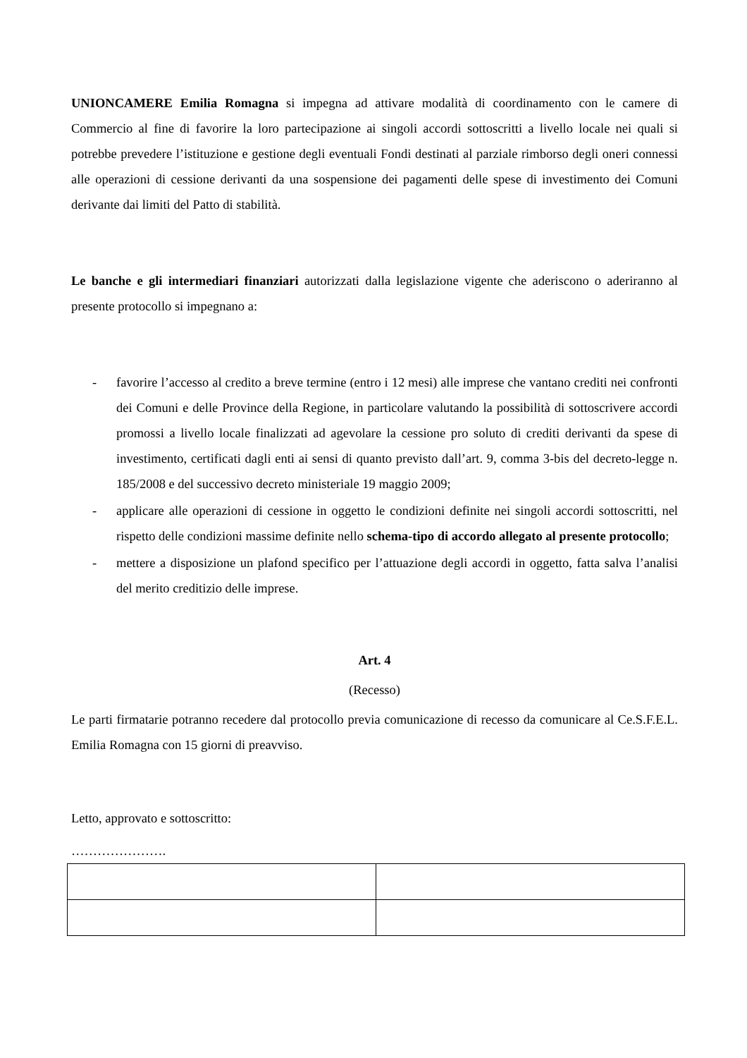UNIONCAMERE Emilia Romagna si impegna ad attivare modalità di coordinamento con le camere di Commercio al fine di favorire la loro partecipazione ai singoli accordi sottoscritti a livello locale nei quali si potrebbe prevedere l’istituzione e gestione degli eventuali Fondi destinati al parziale rimborso degli oneri connessi alle operazioni di cessione derivanti da una sospensione dei pagamenti delle spese di investimento dei Comuni derivante dai limiti del Patto di stabilità.
Le banche e gli intermediari finanziari autorizzati dalla legislazione vigente che aderiscono o aderiranno al presente protocollo si impegnano a:
- favorire l’accesso al credito a breve termine (entro i 12 mesi) alle imprese che vantano crediti nei confronti dei Comuni e delle Province della Regione, in particolare valutando la possibilità di sottoscrivere accordi promossi a livello locale finalizzati ad agevolare la cessione pro soluto di crediti derivanti da spese di investimento, certificati dagli enti ai sensi di quanto previsto dall’art. 9, comma 3-bis del decreto-legge n. 185/2008 e del successivo decreto ministeriale 19 maggio 2009;
- applicare alle operazioni di cessione in oggetto le condizioni definite nei singoli accordi sottoscritti, nel rispetto delle condizioni massime definite nello schema-tipo di accordo allegato al presente protocollo;
- mettere a disposizione un plafond specifico per l’attuazione degli accordi in oggetto, fatta salva l’analisi del merito creditizio delle imprese.
Art. 4
(Recesso)
Le parti firmatarie potranno recedere dal protocollo previa comunicazione di recesso da comunicare al Ce.S.F.E.L. Emilia Romagna con 15 giorni di preavviso.
Letto, approvato e sottoscritto:
………………….